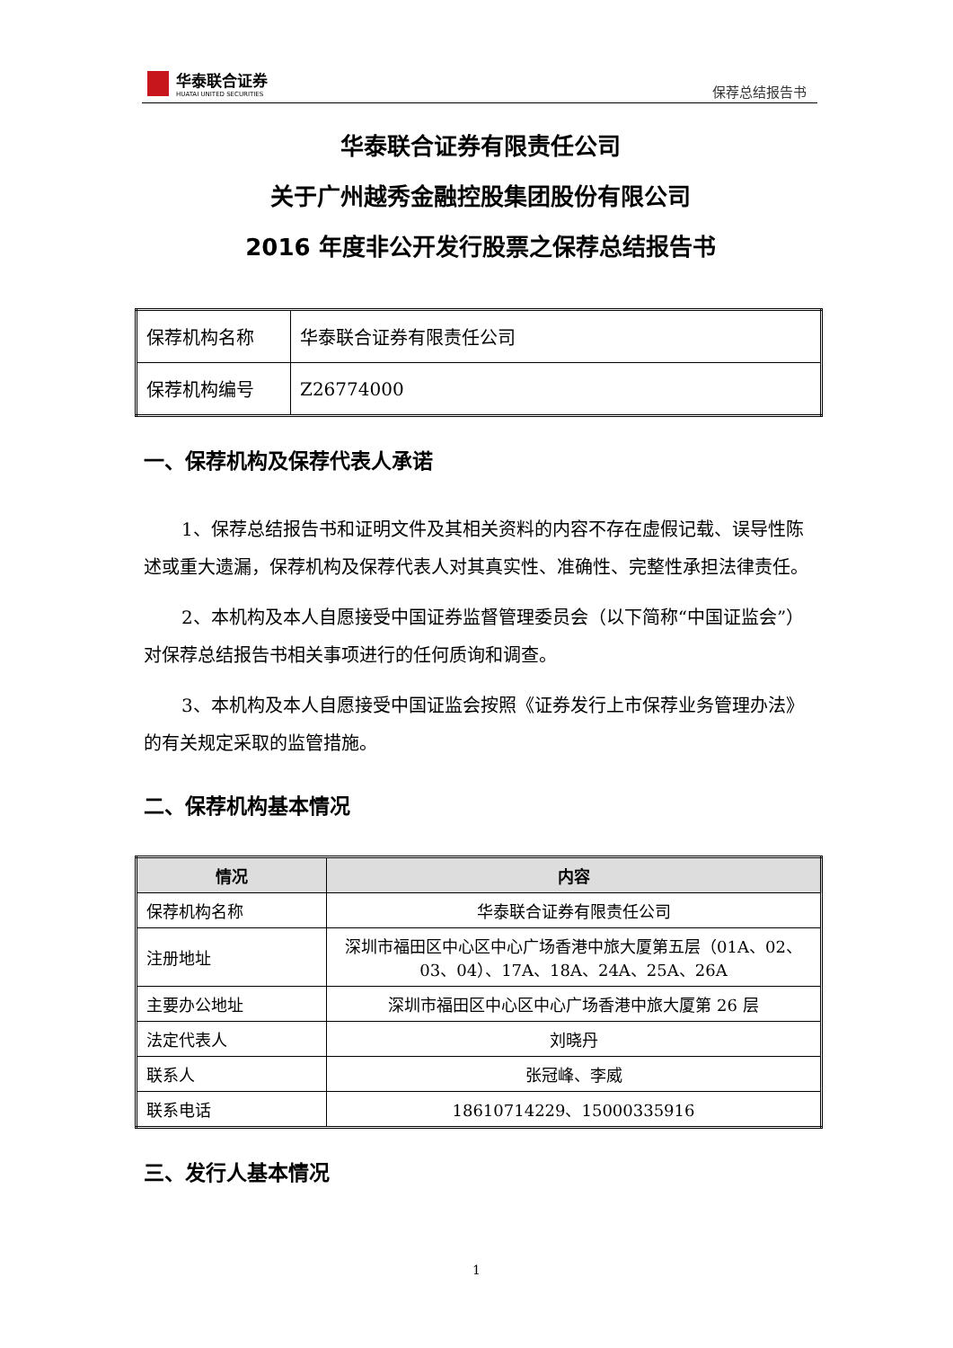华泰联合证券
HUATAI UNITED SECURITIES
保荐总结报告书
华泰联合证券有限责任公司
关于广州越秀金融控股集团股份有限公司
2016 年度非公开发行股票之保荐总结报告书
| 保荐机构名称 | 华泰联合证券有限责任公司 |
| 保荐机构编号 | Z26774000 |
一、保荐机构及保荐代表人承诺
1、保荐总结报告书和证明文件及其相关资料的内容不存在虚假记载、误导性陈述或重大遗漏，保荐机构及保荐代表人对其真实性、准确性、完整性承担法律责任。
2、本机构及本人自愿接受中国证券监督管理委员会（以下简称“中国证监会”）对保荐总结报告书相关事项进行的任何质询和调查。
3、本机构及本人自愿接受中国证监会按照《证券发行上市保荐业务管理办法》的有关规定采取的监管措施。
二、保荐机构基本情况
| 情况 | 内容 |
| --- | --- |
| 保荐机构名称 | 华泰联合证券有限责任公司 |
| 注册地址 | 深圳市福田区中心区中心广场香港中旅大厦第五层（01A、02、03、04）、17A、18A、24A、25A、26A |
| 主要办公地址 | 深圳市福田区中心区中心广场香港中旅大厦第 26 层 |
| 法定代表人 | 刘晓丹 |
| 联系人 | 张冠峰、李威 |
| 联系电话 | 18610714229、15000335916 |
三、发行人基本情况
1